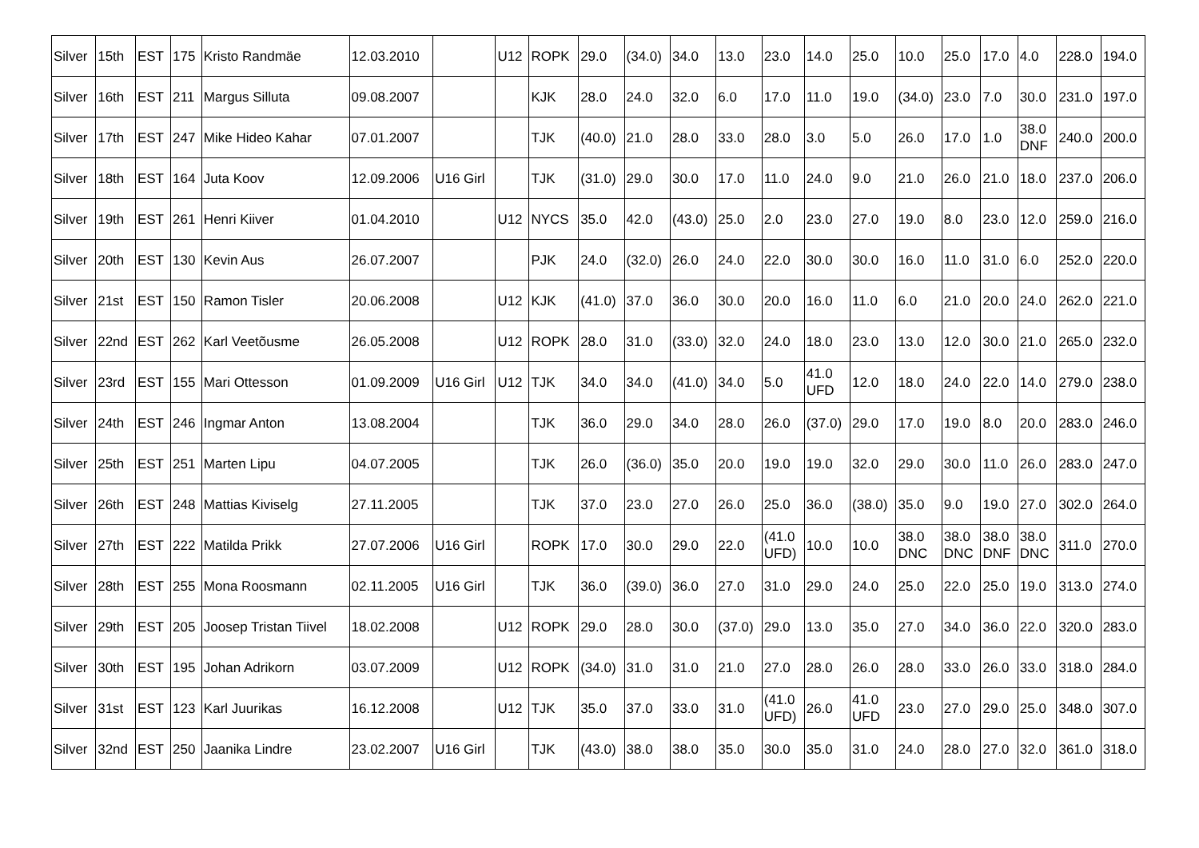| Silver | 15th | EST | 175 | Kristo Randmäe | 12.03.2010 | | U12 | ROPK | 29.0 | (34.0) | 34.0 | 13.0 | 23.0 | 14.0 | 25.0 | 10.0 | 25.0 | 17.0 | 4.0 | 228.0 | 194.0 |
| Silver | 16th | EST | 211 | Margus Silluta | 09.08.2007 | | | KJK | 28.0 | 24.0 | 32.0 | 6.0 | 17.0 | 11.0 | 19.0 | (34.0) | 23.0 | 7.0 | 30.0 | 231.0 | 197.0 |
| Silver | 17th | EST | 247 | Mike Hideo Kahar | 07.01.2007 | | | TJK | (40.0) | 21.0 | 28.0 | 33.0 | 28.0 | 3.0 | 5.0 | 26.0 | 17.0 | 1.0 | 38.0 DNF | 240.0 | 200.0 |
| Silver | 18th | EST | 164 | Juta Koov | 12.09.2006 | U16 Girl | | TJK | (31.0) | 29.0 | 30.0 | 17.0 | 11.0 | 24.0 | 9.0 | 21.0 | 26.0 | 21.0 | 18.0 | 237.0 | 206.0 |
| Silver | 19th | EST | 261 | Henri Kiiver | 01.04.2010 | | U12 | NYCS | 35.0 | 42.0 | (43.0) | 25.0 | 2.0 | 23.0 | 27.0 | 19.0 | 8.0 | 23.0 | 12.0 | 259.0 | 216.0 |
| Silver | 20th | EST | 130 | Kevin Aus | 26.07.2007 | | | PJK | 24.0 | (32.0) | 26.0 | 24.0 | 22.0 | 30.0 | 30.0 | 16.0 | 11.0 | 31.0 | 6.0 | 252.0 | 220.0 |
| Silver | 21st | EST | 150 | Ramon Tisler | 20.06.2008 | | U12 | KJK | (41.0) | 37.0 | 36.0 | 30.0 | 20.0 | 16.0 | 11.0 | 6.0 | 21.0 | 20.0 | 24.0 | 262.0 | 221.0 |
| Silver | 22nd | EST | 262 | Karl Veetõusme | 26.05.2008 | | U12 | ROPK | 28.0 | 31.0 | (33.0) | 32.0 | 24.0 | 18.0 | 23.0 | 13.0 | 12.0 | 30.0 | 21.0 | 265.0 | 232.0 |
| Silver | 23rd | EST | 155 | Mari Ottesson | 01.09.2009 | U16 Girl | U12 | TJK | 34.0 | 34.0 | (41.0) | 34.0 | 5.0 | 41.0 UFD | 12.0 | 18.0 | 24.0 | 22.0 | 14.0 | 279.0 | 238.0 |
| Silver | 24th | EST | 246 | Ingmar Anton | 13.08.2004 | | | TJK | 36.0 | 29.0 | 34.0 | 28.0 | 26.0 | (37.0) | 29.0 | 17.0 | 19.0 | 8.0 | 20.0 | 283.0 | 246.0 |
| Silver | 25th | EST | 251 | Marten Lipu | 04.07.2005 | | | TJK | 26.0 | (36.0) | 35.0 | 20.0 | 19.0 | 19.0 | 32.0 | 29.0 | 30.0 | 11.0 | 26.0 | 283.0 | 247.0 |
| Silver | 26th | EST | 248 | Mattias Kiviselg | 27.11.2005 | | | TJK | 37.0 | 23.0 | 27.0 | 26.0 | 25.0 | 36.0 | (38.0) | 35.0 | 9.0 | 19.0 | 27.0 | 302.0 | 264.0 |
| Silver | 27th | EST | 222 | Matilda Prikk | 27.07.2006 | U16 Girl | | ROPK | 17.0 | 30.0 | 29.0 | 22.0 | (41.0 UFD) | 10.0 | 10.0 | 38.0 DNC | 38.0 DNC | 38.0 DNF | 38.0 DNC | 311.0 | 270.0 |
| Silver | 28th | EST | 255 | Mona Roosmann | 02.11.2005 | U16 Girl | | TJK | 36.0 | (39.0) | 36.0 | 27.0 | 31.0 | 29.0 | 24.0 | 25.0 | 22.0 | 25.0 | 19.0 | 313.0 | 274.0 |
| Silver | 29th | EST | 205 | Joosep Tristan Tiivel | 18.02.2008 | | U12 | ROPK | 29.0 | 28.0 | 30.0 | (37.0) | 29.0 | 13.0 | 35.0 | 27.0 | 34.0 | 36.0 | 22.0 | 320.0 | 283.0 |
| Silver | 30th | EST | 195 | Johan Adrikorn | 03.07.2009 | | U12 | ROPK | (34.0) | 31.0 | 31.0 | 21.0 | 27.0 | 28.0 | 26.0 | 28.0 | 33.0 | 26.0 | 33.0 | 318.0 | 284.0 |
| Silver | 31st | EST | 123 | Karl Juurikas | 16.12.2008 | | U12 | TJK | 35.0 | 37.0 | 33.0 | 31.0 | (41.0 UFD) | 26.0 | 41.0 UFD | 23.0 | 27.0 | 29.0 | 25.0 | 348.0 | 307.0 |
| Silver | 32nd | EST | 250 | Jaanika Lindre | 23.02.2007 | U16 Girl | | TJK | (43.0) | 38.0 | 38.0 | 35.0 | 30.0 | 35.0 | 31.0 | 24.0 | 28.0 | 27.0 | 32.0 | 361.0 | 318.0 |